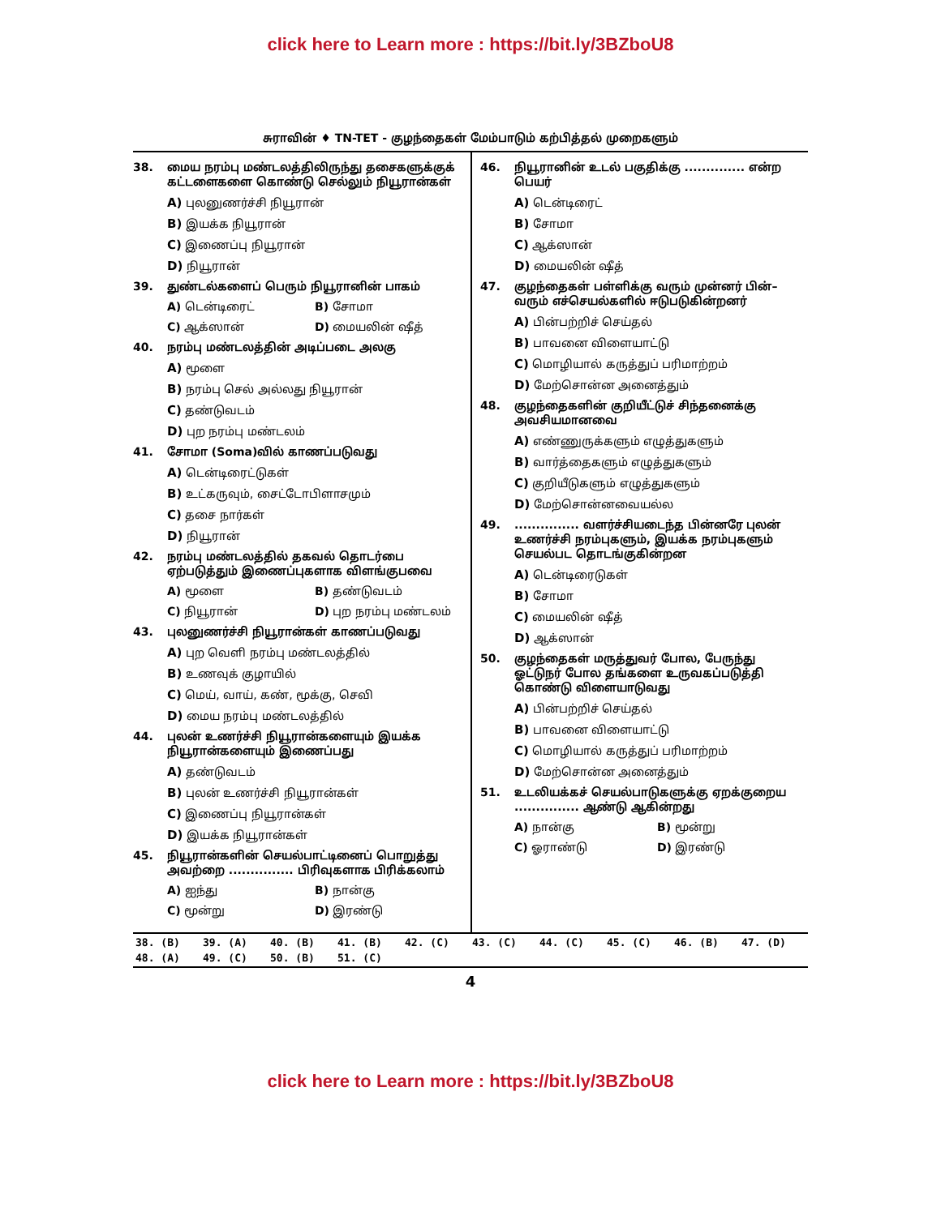click here to Learn more : https://bit.ly/3BZboU8
சுராவின் ♦ TN-TET - குழந்தைகள் மேம்பாடும் கற்பித்தல் முறைகளும்
38. மைய நரம்பு மண்டலத்திலிருந்து தசைகளுக்குக் கட்டளைகளை கொண்டு செல்லும் நியூரான்கள்
A) புலனுணர்ச்சி நியூரான்
B) இயக்க நியூரான்
C) இணைப்பு நியூரான்
D) நியூரான்
39. துண்டல்களைப் பெரும் நியூரானின் பாகம்
A) டென்டிரைட் B) சோமா
C) ஆக்ஸான் D) மையலின் ஷீத்
40. நரம்பு மண்டலத்தின் அடிப்படை அலகு
A) மூளை
B) நரம்பு செல் அல்லது நியூரான்
C) தண்டுவடம்
D) புற நரம்பு மண்டலம்
41. சோமா (Soma)வில் காணப்படுவது
A) டென்டிரைட்டுகள்
B) உட்கருவும், சைட்டோபிளாசமும்
C) தசை நார்கள்
D) நியூரான்
42. நரம்பு மண்டலத்தில் தகவல் தொடர்பை ஏற்படுத்தும் இணைப்புகளாக விளங்குபவை
A) மூளை B) தண்டுவடம்
C) நியூரான் D) புற நரம்பு மண்டலம்
43. புலனுணர்ச்சி நியூரான்கள் காணப்படுவது
A) புற வெளி நரம்பு மண்டலத்தில்
B) உணவுக் குழாயில்
C) மெய், வாய், கண், மூக்கு, செவி
D) மைய நரம்பு மண்டலத்தில்
44. புலன் உணர்ச்சி நியூரான்களையும் இயக்க நியூரான்களையும் இணைப்பது
A) தண்டுவடம்
B) புலன் உணர்ச்சி நியூரான்கள்
C) இணைப்பு நியூரான்கள்
D) இயக்க நியூரான்கள்
45. நியூரான்களின் செயல்பாட்டினைப் பொறுத்து அவற்றை ............... பிரிவுகளாக பிரிக்கலாம்
A) ஐந்து B) நான்கு
C) மூன்று D) இரண்டு
46. நியூரானின் உடல் பகுதிக்கு .............. என்ற பெயர்
A) டென்டிரைட்
B) சோமா
C) ஆக்ஸான்
D) மையலின் ஷீத்
47. குழந்தைகள் பள்ளிக்கு வரும் முன்னர் பின்–வரும் எச்செயல்களில் ஈடுபடுகின்றனர்
A) பின்பற்றிச் செய்தல்
B) பாவனை விளையாட்டு
C) மொழியால் கருத்துப் பரிமாற்றம்
D) மேற்சொன்ன அனைத்தும்
48. குழந்தைகளின் குறியீட்டுச் சிந்தனைக்கு அவசியமானவை
A) எண்ணுருக்களும் எழுத்துகளும்
B) வார்த்தைகளும் எழுத்துகளும்
C) குறியீடுகளும் எழுத்துகளும்
D) மேற்சொன்னவையல்ல
49................ வளர்ச்சியடைந்த பின்னரே புலன் உணர்ச்சி நரம்புகளும், இயக்க நரம்புகளும் செயல்பட தொடங்குகின்றன
A) டென்டிரைடுகள்
B) சோமா
C) மையலின் ஷீத்
D) ஆக்ஸான்
50. குழந்தைகள் மருத்துவர் போல, பேருந்து ஓட்டுநர் போல தங்களை உருவகப்படுத்தி கொண்டு விளையாடுவது
A) பின்பற்றிச் செய்தல்
B) பாவனை விளையாட்டு
C) மொழியால் கருத்துப் பரிமாற்றம்
D) மேற்சொன்ன அனைத்தும்
51. உடலியக்கச் செயல்பாடுகளுக்கு ஏறக்குறைய ............... ஆண்டு ஆகின்றது
A) நான்கு B) மூன்று
C) ஓராண்டு D) இரண்டு
| 38. (B) | 39. (A) | 40. (B) | 41. (B) | 42. (C) | 43. (C) | 44. (C) | 45. (C) | 46. (B) | 47. (D) |
| 48. (A) | 49. (C) | 50. (B) | 51. (C) | | | | | | |
4
click here to Learn more : https://bit.ly/3BZboU8